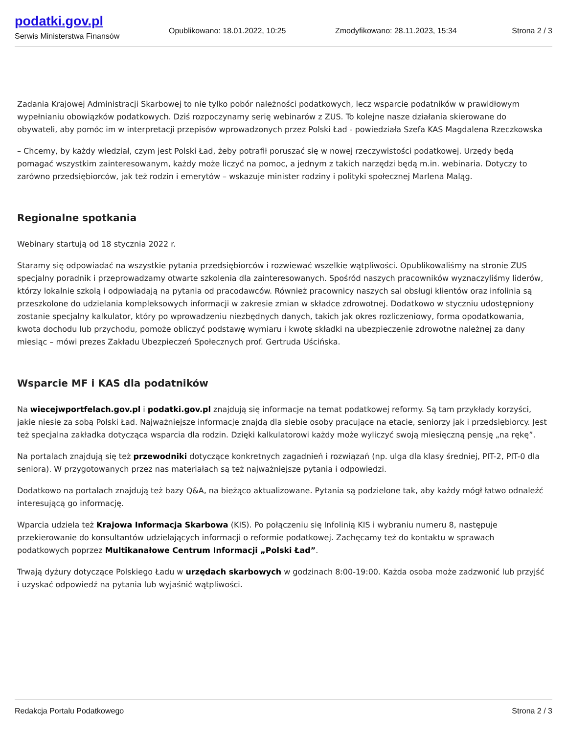podatki.gov.pl
Serwis Ministerstwa Finansów
Opublikowano: 18.01.2022, 10:25 Zmodyfikowano: 28.11.2023, 15:34 Strona 2 / 3
Zadania Krajowej Administracji Skarbowej to nie tylko pobór należności podatkowych, lecz wsparcie podatników w prawidłowym wypełnianiu obowiązków podatkowych. Dziś rozpoczynamy serię webinarów z ZUS. To kolejne nasze działania skierowane do obywateli, aby pomóc im w interpretacji przepisów wprowadzonych przez Polski Ład - powiedziała Szefa KAS Magdalena Rzeczkowska
– Chcemy, by każdy wiedział, czym jest Polski Ład, żeby potrafił poruszać się w nowej rzeczywistości podatkowej. Urzędy będą pomagać wszystkim zainteresowanym, każdy może liczyć na pomoc, a jednym z takich narzędzi będą m.in. webinaria. Dotyczy to zarówno przedsiębiorców, jak też rodzin i emerytów – wskazuje minister rodziny i polityki społecznej Marlena Maląg.
Regionalne spotkania
Webinary startują od 18 stycznia 2022 r.
Staramy się odpowiadać na wszystkie pytania przedsiębiorców i rozwiewać wszelkie wątpliwości. Opublikowaliśmy na stronie ZUS specjalny poradnik i przeprowadzamy otwarte szkolenia dla zainteresowanych. Spośród naszych pracowników wyznaczyliśmy liderów, którzy lokalnie szkolą i odpowiadają na pytania od pracodawców. Również pracownicy naszych sal obsługi klientów oraz infolinia są przeszkolone do udzielania kompleksowych informacji w zakresie zmian w składce zdrowotnej. Dodatkowo w styczniu udostępniony zostanie specjalny kalkulator, który po wprowadzeniu niezbędnych danych, takich jak okres rozliczeniowy, forma opodatkowania, kwota dochodu lub przychodu, pomoże obliczyć podstawę wymiaru i kwotę składki na ubezpieczenie zdrowotne należnej za dany miesiąc – mówi prezes Zakładu Ubezpieczeń Społecznych prof. Gertruda Uścińska.
Wsparcie MF i KAS dla podatników
Na wiecejwportfelach.gov.pl i podatki.gov.pl znajdują się informacje na temat podatkowej reformy. Są tam przykłady korzyści, jakie niesie za sobą Polski Ład. Najważniejsze informacje znajdą dla siebie osoby pracujące na etacie, seniorzy jak i przedsiębiorcy. Jest też specjalna zakładka dotycząca wsparcia dla rodzin. Dzięki kalkulatorowi każdy może wyliczyć swoją miesięczną pensję „na rękę”.
Na portalach znajdują się też przewodniki dotyczące konkretnych zagadnień i rozwiązań (np. ulga dla klasy średniej, PIT-2, PIT-0 dla seniora). W przygotowanych przez nas materiałach są też najważniejsze pytania i odpowiedzi.
Dodatkowo na portalach znajdują też bazy Q&A, na bieżąco aktualizowane. Pytania są podzielone tak, aby każdy mógł łatwo odnaleźć interesującą go informację.
Wparcia udziela też Krajowa Informacja Skarbowa (KIS). Po połączeniu się Infolinią KIS i wybraniu numeru 8, następuje przekierowanie do konsultantów udzielających informacji o reformie podatkowej. Zachęcamy też do kontaktu w sprawach podatkowych poprzez Multikanałowe Centrum Informacji „Polski Ład”.
Trwają dyżury dotyczące Polskiego Ładu w urzędach skarbowych w godzinach 8:00-19:00. Każda osoba może zadzwonić lub przyjść i uzyskać odpowiedź na pytania lub wyjaśnić wątpliwości.
Redakcja Portalu Podatkowego Strona 2 / 3